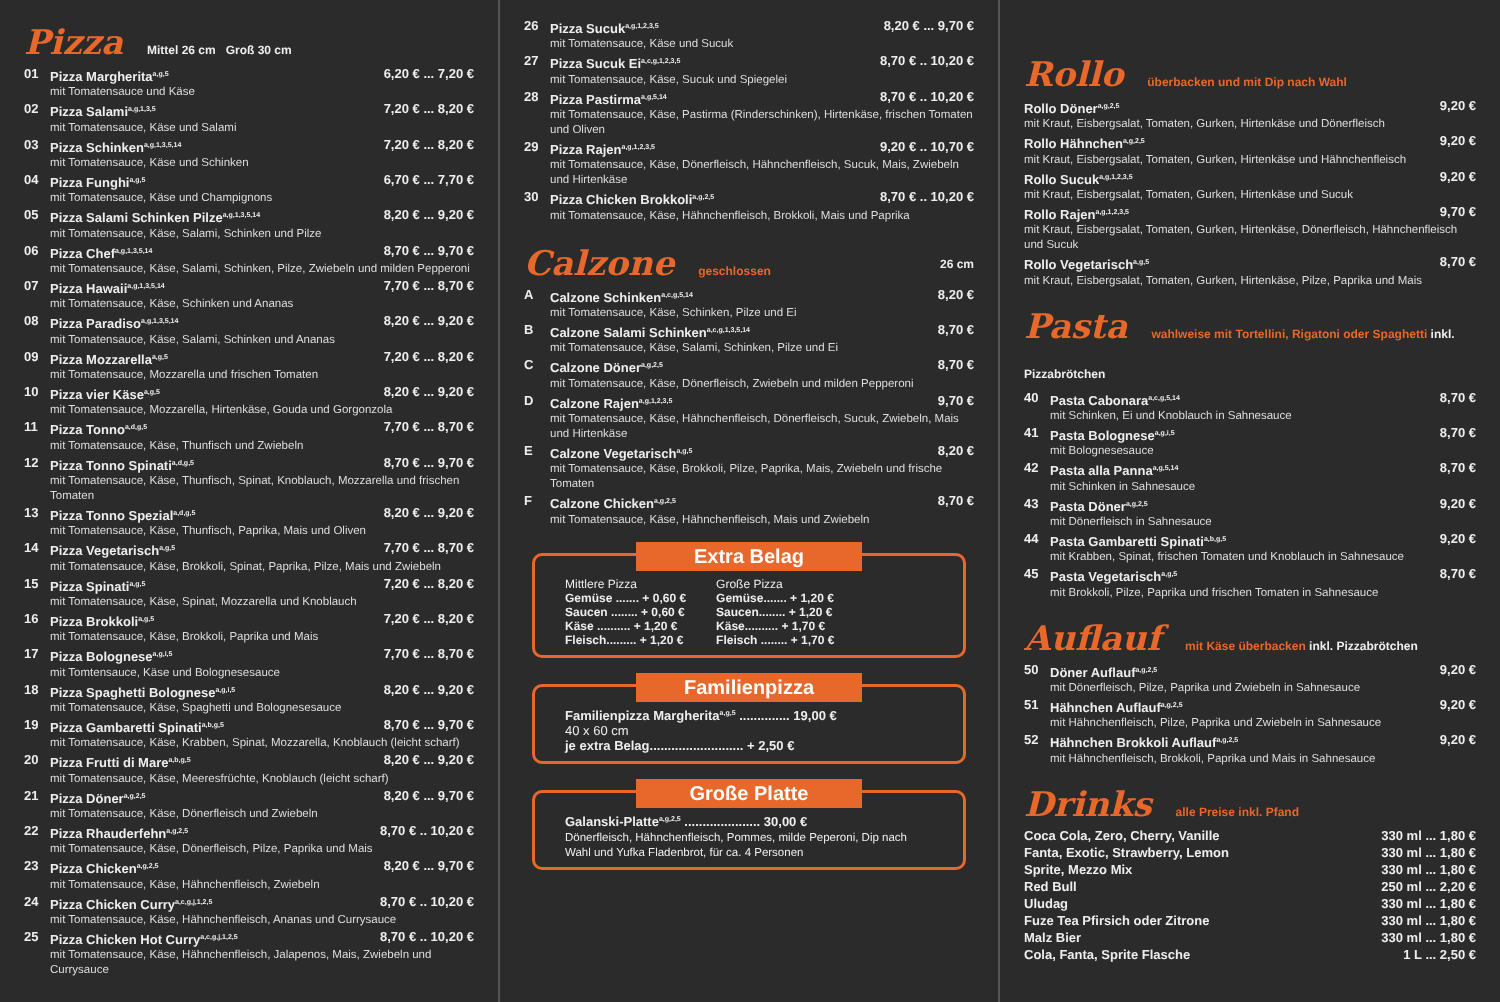Pizza Mittel 26 cm Groß 30 cm
01 Pizza Margherita<sup>a,g,5</sup> 6,20 € ... 7,20 €
mit Tomatensauce und Käse
02 Pizza Salami<sup>a,g,1,3,5</sup> 7,20 € ... 8,20 €
mit Tomatensauce, Käse und Salami
03 Pizza Schinken<sup>a,g,1,3,5,14</sup> 7,20 € ... 8,20 €
mit Tomatensauce, Käse und Schinken
04 Pizza Funghi<sup>a,g,5</sup> 6,70 € ... 7,70 €
mit Tomatensauce, Käse und Champignons
05 Pizza Salami Schinken Pilze<sup>a,g,1,3,5,14</sup> 8,20 € ... 9,20 €
mit Tomatensauce, Käse, Salami, Schinken und Pilze
06 Pizza Chef<sup>a,g,1,3,5,14</sup> 8,70 € ... 9,70 €
mit Tomatensauce, Käse, Salami, Schinken, Pilze, Zwiebeln und milden Pepperoni
07 Pizza Hawaii<sup>a,g,1,3,5,14</sup> 7,70 € ... 8,70 €
mit Tomatensauce, Käse, Schinken und Ananas
08 Pizza Paradiso<sup>a,g,1,3,5,14</sup> 8,20 € ... 9,20 €
mit Tomatensauce, Käse, Salami, Schinken und Ananas
09 Pizza Mozzarella<sup>a,g,5</sup> 7,20 € ... 8,20 €
mit Tomatensauce, Mozzarella und frischen Tomaten
10 Pizza vier Käse<sup>a,g,5</sup> 8,20 € ... 9,20 €
mit Tomatensauce, Mozzarella, Hirtenkäse, Gouda und Gorgonzola
11 Pizza Tonno<sup>a,d,g,5</sup> 7,70 € ... 8,70 €
mit Tomatensauce, Käse, Thunfisch und Zwiebeln
12 Pizza Tonno Spinati<sup>a,d,g,5</sup> 8,70 € ... 9,70 €
mit Tomatensauce, Käse, Thunfisch, Spinat, Knoblauch, Mozzarella und frischen Tomaten
13 Pizza Tonno Spezial<sup>a,d,g,5</sup> 8,20 € ... 9,20 €
mit Tomatensauce, Käse, Thunfisch, Paprika, Mais und Oliven
14 Pizza Vegetarisch<sup>a,g,5</sup> 7,70 € ... 8,70 €
mit Tomatensauce, Käse, Brokkoli, Spinat, Paprika, Pilze, Mais und Zwiebeln
15 Pizza Spinati<sup>a,g,5</sup> 7,20 € ... 8,20 €
mit Tomatensauce, Käse, Spinat, Mozzarella und Knoblauch
16 Pizza Brokkoli<sup>a,g,5</sup> 7,20 € ... 8,20 €
mit Tomatensauce, Käse, Brokkoli, Paprika und Mais
17 Pizza Bolognese<sup>a,g,i,5</sup> 7,70 € ... 8,70 €
mit Tomtensauce, Käse und Bolognesesauce
18 Pizza Spaghetti Bolognese<sup>a,g,i,5</sup> 8,20 € ... 9,20 €
mit Tomatensauce, Käse, Spaghetti und Bolognesesauce
19 Pizza Gambaretti Spinati<sup>a,b,g,5</sup> 8,70 € ... 9,70 €
mit Tomatensauce, Käse, Krabben, Spinat, Mozzarella, Knoblauch (leicht scharf)
20 Pizza Frutti di Mare<sup>a,b,g,5</sup> 8,20 € ... 9,20 €
mit Tomatensauce, Käse, Meeresfrüchte, Knoblauch (leicht scharf)
21 Pizza Döner<sup>a,g,2,5</sup> 8,20 € ... 9,70 €
mit Tomatensauce, Käse, Dönerfleisch und Zwiebeln
22 Pizza Rhauderfehn<sup>a,g,2,5</sup> 8,70 € .. 10,20 €
mit Tomatensauce, Käse, Dönerfleisch, Pilze, Paprika und Mais
23 Pizza Chicken<sup>a,g,2,5</sup> 8,20 € ... 9,70 €
mit Tomatensauce, Käse, Hähnchenfleisch, Zwiebeln
24 Pizza Chicken Curry<sup>a,c,g,j,1,2,5</sup> 8,70 € .. 10,20 €
mit Tomatensauce, Käse, Hähnchenfleisch, Ananas und Currysauce
25 Pizza Chicken Hot Curry<sup>a,c,g,j,1,2,5</sup> 8,70 € .. 10,20 €
mit Tomatensauce, Käse, Hähnchenfleisch, Jalapenos, Mais, Zwiebeln und Currysauce
26 Pizza Sucuk<sup>a,g,1,2,3,5</sup> 8,20 € ... 9,70 €
mit Tomatensauce, Käse und Sucuk
27 Pizza Sucuk Ei<sup>a,c,g,1,2,3,5</sup> 8,70 € .. 10,20 €
mit Tomatensauce, Käse, Sucuk und Spiegelei
28 Pizza Pastirma<sup>a,g,5,14</sup> 8,70 € .. 10,20 €
mit Tomatensauce, Käse, Pastirma (Rinderschinken), Hirtenkäse, frischen Tomaten und Oliven
29 Pizza Rajen<sup>a,g,1,2,3,5</sup> 9,20 € .. 10,70 €
mit Tomatensauce, Käse, Dönerfleisch, Hähnchenfleisch, Sucuk, Mais, Zwiebeln und Hirtenkäse
30 Pizza Chicken Brokkoli<sup>a,g,2,5</sup> 8,70 € .. 10,20 €
mit Tomatensauce, Käse, Hähnchenfleisch, Brokkoli, Mais und Paprika
Calzone geschlossen 26 cm
A Calzone Schinken<sup>a,c,g,5,14</sup> 8,20 €
mit Tomatensauce, Käse, Schinken, Pilze und Ei
B Calzone Salami Schinken<sup>a,c,g,1,3,5,14</sup> 8,70 €
mit Tomatensauce, Käse, Salami, Schinken, Pilze und Ei
C Calzone Döner<sup>a,g,2,5</sup> 8,70 €
mit Tomatensauce, Käse, Dönerfleisch, Zwiebeln und milden Pepperoni
D Calzone Rajen<sup>a,g,1,2,3,5</sup> 9,70 €
mit Tomatensauce, Käse, Hähnchenfleisch, Dönerfleisch, Sucuk, Zwiebeln, Mais und Hirtenkäse
E Calzone Vegetarisch<sup>a,g,5</sup> 8,20 €
mit Tomatensauce, Käse, Brokkoli, Pilze, Paprika, Mais, Zwiebeln und frische Tomaten
F Calzone Chicken<sup>a,g,2,5</sup> 8,70 €
mit Tomatensauce, Käse, Hähnchenfleisch, Mais und Zwiebeln
Extra Belag
Mittlere Pizza
Gemüse ....... + 0,60 €
Saucen ........ + 0,60 €
Käse .......... + 1,20 €
Fleisch......... + 1,20 €
Große Pizza
Gemüse....... + 1,20 €
Saucen........ + 1,20 €
Käse.......... + 1,70 €
Fleisch ........ + 1,70 €
Familienpizza
Familienpizza Margherita<sup>a,g,5</sup> .............. 19,00 €
40 x 60 cm
je extra Belag.......................... + 2,50 €
Große Platte
Galanski-Platte<sup>a,g,2,5</sup> ..................... 30,00 €
Dönerfleisch, Hähnchenfleisch, Pommes, milde Peperoni, Dip nach Wahl und Yufka Fladenbrot, für ca. 4 Personen
Rollo überbacken und mit Dip nach Wahl
Rollo Döner<sup>a,g,2,5</sup> 9,20 €
mit Kraut, Eisbergsalat, Tomaten, Gurken, Hirtenkäse und Dönerfleisch
Rollo Hähnchen<sup>a,g,2,5</sup> 9,20 €
mit Kraut, Eisbergsalat, Tomaten, Gurken, Hirtenkäse und Hähnchenfleisch
Rollo Sucuk<sup>a,g,1,2,3,5</sup> 9,20 €
mit Kraut, Eisbergsalat, Tomaten, Gurken, Hirtenkäse und Sucuk
Rollo Rajen<sup>a,g,1,2,3,5</sup> 9,70 €
mit Kraut, Eisbergsalat, Tomaten, Gurken, Hirtenkäse, Dönerfleisch, Hähnchenfleisch und Sucuk
Rollo Vegetarisch<sup>a,g,5</sup> 8,70 €
mit Kraut, Eisbergsalat, Tomaten, Gurken, Hirtenkäse, Pilze, Paprika und Mais
Pasta wahlweise mit Tortellini, Rigatoni oder Spaghetti inkl. Pizzabrötchen
40 Pasta Cabonara<sup>a,c,g,5,14</sup> 8,70 €
mit Schinken, Ei und Knoblauch in Sahnesauce
41 Pasta Bolognese<sup>a,g,i,5</sup> 8,70 €
mit Bolognesesauce
42 Pasta alla Panna<sup>a,g,5,14</sup> 8,70 €
mit Schinken in Sahnesauce
43 Pasta Döner<sup>a,g,2,5</sup> 9,20 €
mit Dönerfleisch in Sahnesauce
44 Pasta Gambaretti Spinati<sup>a,b,g,5</sup> 9,20 €
mit Krabben, Spinat, frischen Tomaten und Knoblauch in Sahnesauce
45 Pasta Vegetarisch<sup>a,g,5</sup> 8,70 €
mit Brokkoli, Pilze, Paprika und frischen Tomaten in Sahnesauce
Auflauf mit Käse überbacken inkl. Pizzabrötchen
50 Döner Auflauf<sup>a,g,2,5</sup> 9,20 €
mit Dönerfleisch, Pilze, Paprika und Zwiebeln in Sahnesauce
51 Hähnchen Auflauf<sup>a,g,2,5</sup> 9,20 €
mit Hähnchenfleisch, Pilze, Paprika und Zwiebeln in Sahnesauce
52 Hähnchen Brokkoli Auflauf<sup>a,g,2,5</sup> 9,20 €
mit Hähnchenfleisch, Brokkoli, Paprika und Mais in Sahnesauce
Drinks alle Preise inkl. Pfand
Coca Cola, Zero, Cherry, Vanille 330 ml ... 1,80 €
Fanta, Exotic, Strawberry, Lemon 330 ml ... 1,80 €
Sprite, Mezzo Mix 330 ml ... 1,80 €
Red Bull 250 ml ... 2,20 €
Uludag 330 ml ... 1,80 €
Fuze Tea Pfirsich oder Zitrone 330 ml ... 1,80 €
Malz Bier 330 ml ... 1,80 €
Cola, Fanta, Sprite Flasche 1 L ... 2,50 €